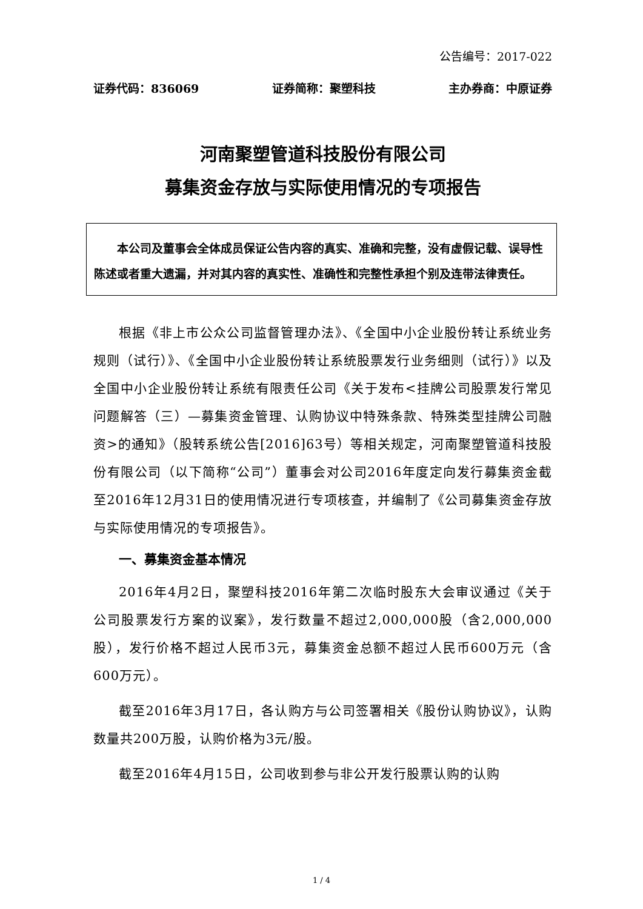公告编号：2017-022
证券代码：836069 证券简称：聚塑科技 主办券商：中原证券
河南聚塑管道科技股份有限公司
募集资金存放与实际使用情况的专项报告
本公司及董事会全体成员保证公告内容的真实、准确和完整，没有虚假记载、误导性陈述或者重大遗漏，并对其内容的真实性、准确性和完整性承担个别及连带法律责任。
根据《非上市公众公司监督管理办法》、《全国中小企业股份转让系统业务规则（试行）》、《全国中小企业股份转让系统股票发行业务细则（试行）》以及全国中小企业股份转让系统有限责任公司《关于发布<挂牌公司股票发行常见问题解答（三）—募集资金管理、认购协议中特殊条款、特殊类型挂牌公司融资>的通知》（股转系统公告[2016]63号）等相关规定，河南聚塑管道科技股份有限公司（以下简称“公司”）董事会对公司2016年度定向发行募集资金截至2016年12月31日的使用情况进行专项核查，并编制了《公司募集资金存放与实际使用情况的专项报告》。
一、募集资金基本情况
2016年4月2日，聚塑科技2016年第二次临时股东大会审议通过《关于公司股票发行方案的议案》，发行数量不超过2,000,000股（含2,000,000股），发行价格不超过人民币3元，募集资金总额不超过人民币600万元（含600万元）。
截至2016年3月17日，各认购方与公司签署相关《股份认购协议》，认购数量共200万股，认购价格为3元/股。
截至2016年4月15日，公司收到参与非公开发行股票认购的认购
1 / 4